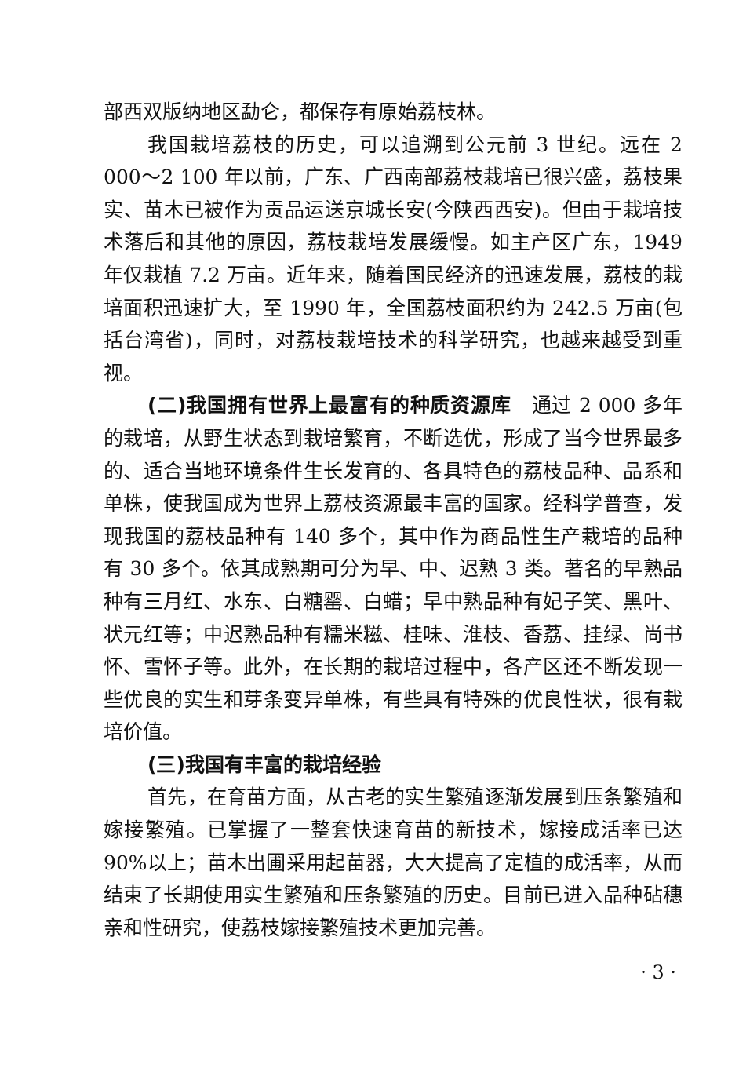部西双版纳地区勐仑，都保存有原始荔枝林。
我国栽培荔枝的历史，可以追溯到公元前 3 世纪。远在 2 000～2 100 年以前，广东、广西南部荔枝栽培已很兴盛，荔枝果实、苗木已被作为贡品运送京城长安(今陕西西安)。但由于栽培技术落后和其他的原因，荔枝栽培发展缓慢。如主产区广东，1949 年仅栽植 7.2 万亩。近年来，随着国民经济的迅速发展，荔枝的栽培面积迅速扩大，至 1990 年，全国荔枝面积约为 242.5 万亩(包括台湾省)，同时，对荔枝栽培技术的科学研究，也越来越受到重视。
(二)我国拥有世界上最富有的种质资源库　通过 2 000 多年的栽培，从野生状态到栽培繁育，不断选优，形成了当今世界最多的、适合当地环境条件生长发育的、各具特色的荔枝品种、品系和单株，使我国成为世界上荔枝资源最丰富的国家。经科学普查，发现我国的荔枝品种有 140 多个，其中作为商品性生产栽培的品种有 30 多个。依其成熟期可分为早、中、迟熟 3 类。著名的早熟品种有三月红、水东、白糖罂、白蜡；早中熟品种有妃子笑、黑叶、状元红等；中迟熟品种有糯米糍、桂味、淮枝、香荔、挂绿、尚书怀、雪怀子等。此外，在长期的栽培过程中，各产区还不断发现一些优良的实生和芽条变异单株，有些具有特殊的优良性状，很有栽培价值。
(三)我国有丰富的栽培经验
首先，在育苗方面，从古老的实生繁殖逐渐发展到压条繁殖和嫁接繁殖。已掌握了一整套快速育苗的新技术，嫁接成活率已达 90%以上；苗木出圃采用起苗器，大大提高了定植的成活率，从而结束了长期使用实生繁殖和压条繁殖的历史。目前已进入品种砧穗亲和性研究，使荔枝嫁接繁殖技术更加完善。
· 3 ·